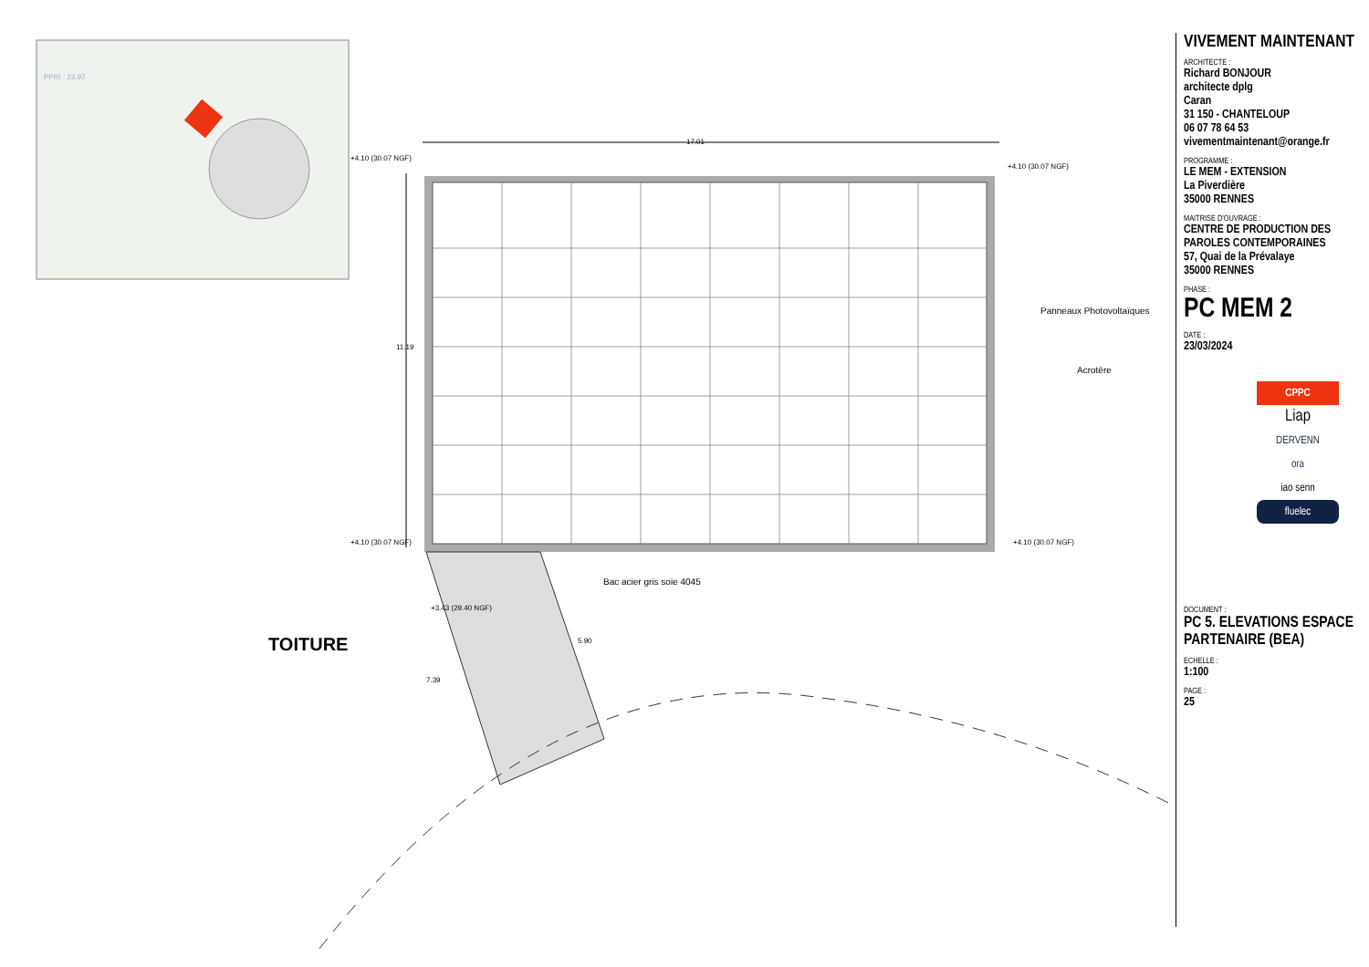17.01
11.19
+4.10 (30.07 NGF)
+4.10 (30.07 NGF)
+4.10 (30.07 NGF) +4.10 (30.07 NGF)
+3.43 (29.40 NGF)
5.90
7.39
Panneaux Photovoltaïques
Acrotère
Bac acier gris soie 4045
PPRI : 23.97
TOITURE
VIVEMENT MAINTENANT
ARCHITECTE :
Richard BONJOUR
architecte dplg
Caran
31 150 - CHANTELOUP
06 07 78 64 53
vivementmaintenant@orange.fr
PROGRAMME :
LE MEM - EXTENSION
La Piverdière
35000 RENNES
MAITRISE D'OUVRAGE :
CENTRE DE PRODUCTION DES PAROLES CONTEMPORAINES
57, Quai de la Prévalaye
35000 RENNES
PHASE :
PC MEM 2
DATE :
23/03/2024
CPPC
Liap
DERVENN
ora
iao senn
fluelec
DOCUMENT :
PC 5. ELEVATIONS ESPACE PARTENAIRE (BEA)
ECHELLE :
1:100
PAGE :
25